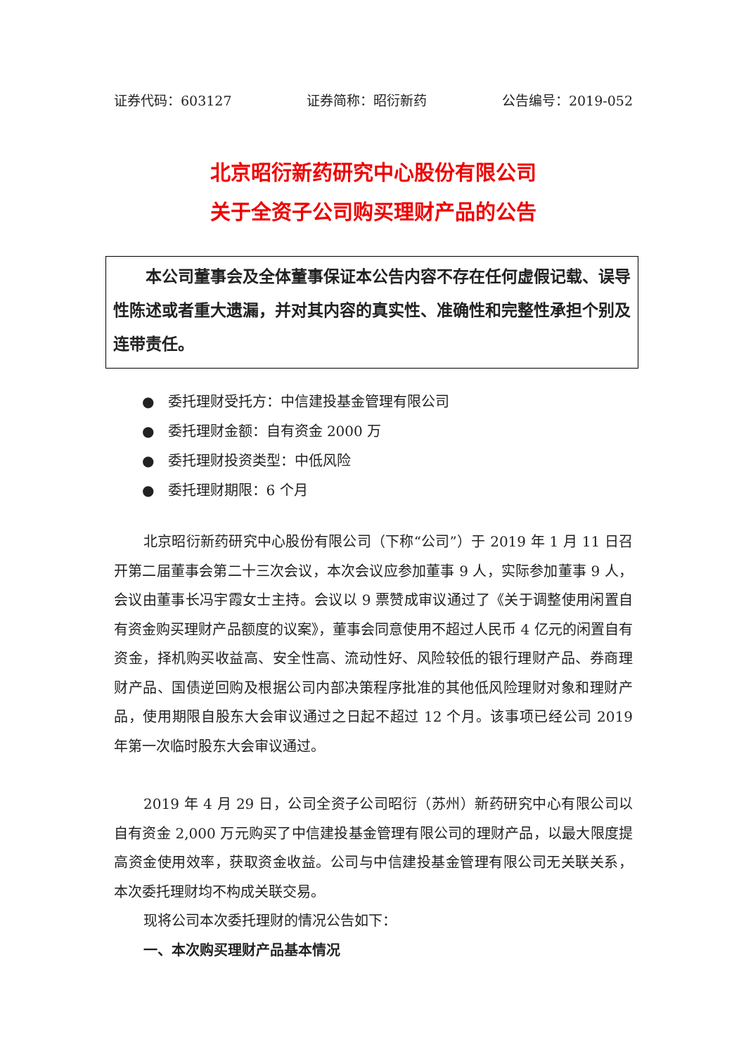证券代码：603127 证券简称：昭衍新药 公告编号：2019-052
北京昭衍新药研究中心股份有限公司
关于全资子公司购买理财产品的公告
本公司董事会及全体董事保证本公告内容不存在任何虚假记载、误导性陈述或者重大遗漏，并对其内容的真实性、准确性和完整性承担个别及连带责任。
● 委托理财受托方：中信建投基金管理有限公司
● 委托理财金额：自有资金 2000 万
● 委托理财投资类型：中低风险
● 委托理财期限：6 个月
北京昭衍新药研究中心股份有限公司（下称“公司”）于 2019 年 1 月 11 日召开第二届董事会第二十三次会议，本次会议应参加董事 9 人，实际参加董事 9 人，会议由董事长冯宇霞女士主持。会议以 9 票赞成审议通过了《关于调整使用闲置自有资金购买理财产品额度的议案》，董事会同意使用不超过人民币 4 亿元的闲置自有资金，择机购买收益高、安全性高、流动性好、风险较低的银行理财产品、券商理财产品、国债逆回购及根据公司内部决策程序批准的其他低风险理财对象和理财产品，使用期限自股东大会审议通过之日起不超过 12 个月。该事项已经公司 2019 年第一次临时股东大会审议通过。
2019 年 4 月 29 日，公司全资子公司昭衍（苏州）新药研究中心有限公司以自有资金 2,000 万元购买了中信建投基金管理有限公司的理财产品，以最大限度提高资金使用效率，获取资金收益。公司与中信建投基金管理有限公司无关联关系，本次委托理财均不构成关联交易。
现将公司本次委托理财的情况公告如下：
一、本次购买理财产品基本情况